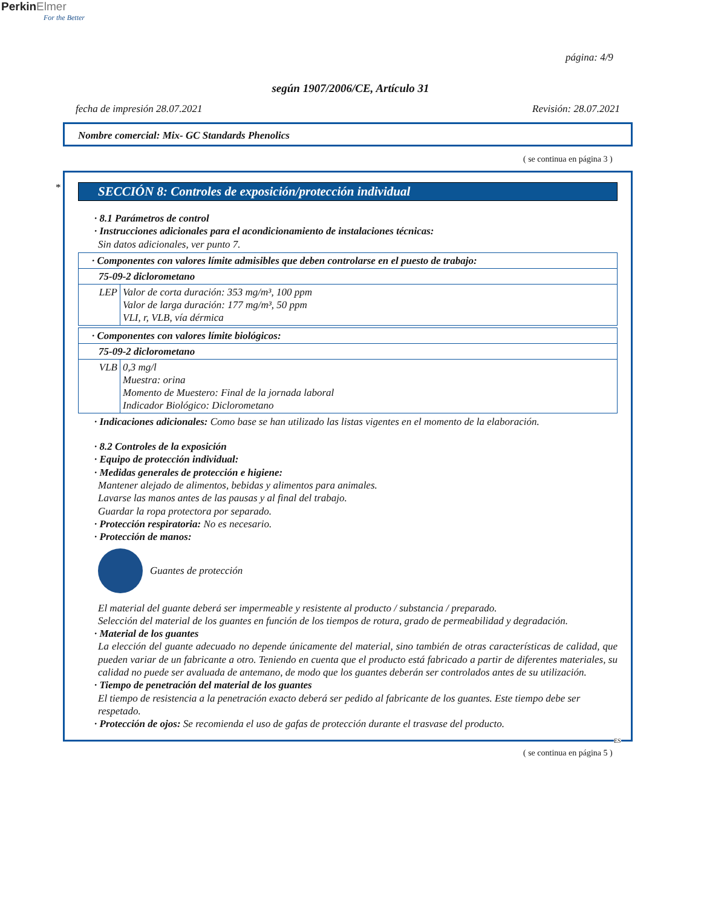Perkin Elmer
For the Better
página: 4/9
según 1907/2006/CE, Artículo 31
fecha de impresión 28.07.2021 Revisión: 28.07.2021
Nombre comercial: Mix- GC Standards Phenolics
( se continua en página 3 )
*
SECCIÓN 8: Controles de exposición/protección individual
· 8.1 Parámetros de control
· Instrucciones adicionales para el acondicionamiento de instalaciones técnicas:
Sin datos adicionales, ver punto 7.
| · Componentes con valores límite admisibles que deben controlarse en el puesto de trabajo: | |
| 75-09-2 diclorometano | |
| LEP | Valor de corta duración: 353 mg/m³, 100 ppm Valor de larga duración: 177 mg/m³, 50 ppm VLI, r, VLB, vía dérmica |
| · Componentes con valores límite biológicos: | |
| 75-09-2 diclorometano | |
| VLB | 0,3 mg/l Muestra: orina Momento de Muestero: Final de la jornada laboral Indicador Biológico: Diclorometano |
· Indicaciones adicionales: Como base se han utilizado las listas vigentes en el momento de la elaboración.
· 8.2 Controles de la exposición
· Equipo de protección individual:
· Medidas generales de protección e higiene:
Mantener alejado de alimentos, bebidas y alimentos para animales.
Lavarse las manos antes de las pausas y al final del trabajo.
Guardar la ropa protectora por separado.
· Protección respiratoria: No es necesario.
· Protección de manos:
Guantes de protección
El material del guante deberá ser impermeable y resistente al producto / substancia / preparado.
Selección del material de los guantes en función de los tiempos de rotura, grado de permeabilidad y degradación.
· Material de los guantes
La elección del guante adecuado no depende únicamente del material, sino también de otras características de calidad, que pueden variar de un fabricante a otro. Teniendo en cuenta que el producto está fabricado a partir de diferentes materiales, su calidad no puede ser avaluada de antemano, de modo que los guantes deberán ser controlados antes de su utilización.
· Tiempo de penetración del material de los guantes
El tiempo de resistencia a la penetración exacto deberá ser pedido al fabricante de los guantes. Este tiempo debe ser respetado.
· Protección de ojos: Se recomienda el uso de gafas de protección durante el trasvase del producto.
ES
( se continua en página 5 )